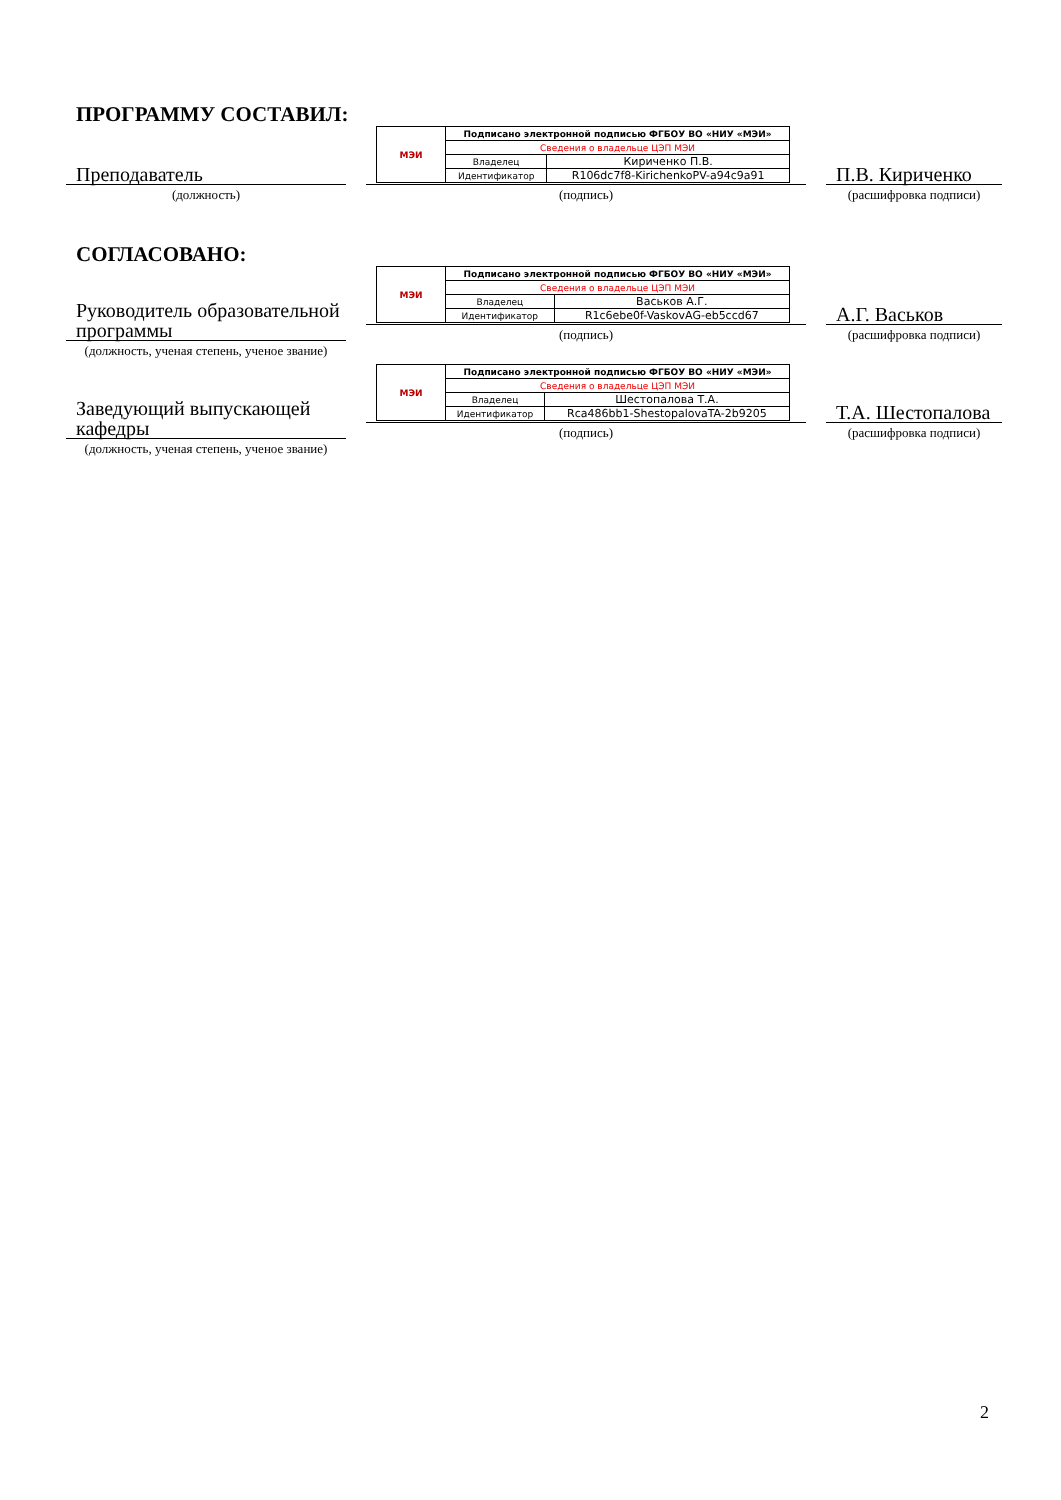ПРОГРАММУ СОСТАВИЛ:
Преподаватель
(должность)
| МЭИ | Подписано электронной подписью ФГБОУ ВО «НИУ «МЭИ» | |
| | Сведения о владельце ЦЭП МЭИ | |
| | Владелец | Кириченко П.В. |
| | Идентификатор | R106dc7f8-KirichenkoPV-a94c9a91 |
(подпись)
П.В. Кириченко
(расшифровка подписи)
СОГЛАСОВАНО:
Руководитель образовательной программы
(должность, ученая степень, ученое звание)
| МЭИ | Подписано электронной подписью ФГБОУ ВО «НИУ «МЭИ» | |
| | Сведения о владельце ЦЭП МЭИ | |
| | Владелец | Васьков А.Г. |
| | Идентификатор | R1c6ebe0f-VaskovAG-eb5ccd67 |
(подпись)
А.Г. Васьков
(расшифровка подписи)
Заведующий выпускающей кафедры
(должность, ученая степень, ученое звание)
| МЭИ | Подписано электронной подписью ФГБОУ ВО «НИУ «МЭИ» | |
| | Сведения о владельце ЦЭП МЭИ | |
| | Владелец | Шестопалова Т.А. |
| | Идентификатор | Rca486bb1-ShestopalovaTA-2b9205 |
(подпись)
Т.А. Шестопалова
(расшифровка подписи)
2